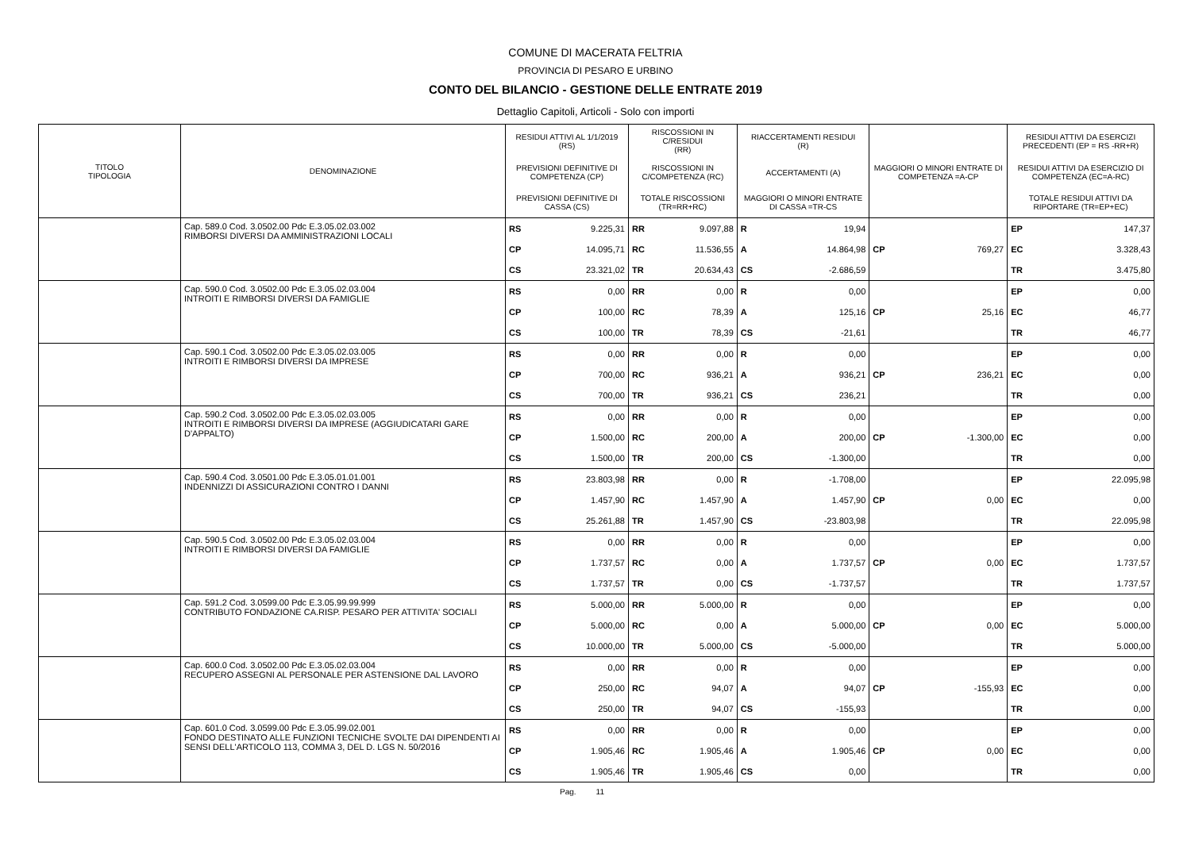COMUNE DI MACERATA FELTRIA
PROVINCIA DI PESARO E URBINO
CONTO DEL BILANCIO - GESTIONE DELLE ENTRATE 2019
Dettaglio Capitoli, Articoli - Solo con importi
| TITOLO TIPOLOGIA | DENOMINAZIONE | RESIDUI ATTIVI AL 1/1/2019 (RS) | | RISCOSSIONI IN C/RESIDUI (RR) | | RIACCERTAMENTI RESIDUI (R) | | | | RESIDUI ATTIVI DA ESERCIZI PRECEDENTI (EP = RS -RR+R) | |
| --- | --- | --- | --- | --- | --- | --- | --- | --- | --- | --- | --- |
| | | PREVISIONI DEFINITIVE DI COMPETENZA (CP) | | RISCOSSIONI IN C/COMPETENZA (RC) | | ACCERTAMENTI (A) | | MAGGIORI O MINORI ENTRATE DI COMPETENZA =A-CP | | RESIDUI ATTIVI DA ESERCIZIO DI COMPETENZA (EC=A-RC) | |
| | | PREVISIONI DEFINITIVE DI CASSA (CS) | | TOTALE RISCOSSIONI (TR=RR+RC) | | MAGGIORI O MINORI ENTRATE DI CASSA =TR-CS | | | | TOTALE RESIDUI ATTIVI DA RIPORTARE (TR=EP+EC) | |
| | Cap. 589.0 Cod. 3.0502.00 Pdc E.3.05.02.03.002 RIMBORSI DIVERSI DA AMMINISTRAZIONI LOCALI | RS | 9.225,31 | RR | 9.097,88 | R | 19,94 | | | EP | 147,37 |
| | | CP | 14.095,71 | RC | 11.536,55 | A | 14.864,98 | CP | 769,27 | EC | 3.328,43 |
| | | CS | 23.321,02 | TR | 20.634,43 | CS | -2.686,59 | | | TR | 3.475,80 |
| | Cap. 590.0 Cod. 3.0502.00 Pdc E.3.05.02.03.004 INTROITI E RIMBORSI DIVERSI DA FAMIGLIE | RS | 0,00 | RR | 0,00 | R | 0,00 | | | EP | 0,00 |
| | | CP | 100,00 | RC | 78,39 | A | 125,16 | CP | 25,16 | EC | 46,77 |
| | | CS | 100,00 | TR | 78,39 | CS | -21,61 | | | TR | 46,77 |
| | Cap. 590.1 Cod. 3.0502.00 Pdc E.3.05.02.03.005 INTROITI E RIMBORSI DIVERSI DA IMPRESE | RS | 0,00 | RR | 0,00 | R | 0,00 | | | EP | 0,00 |
| | | CP | 700,00 | RC | 936,21 | A | 936,21 | CP | 236,21 | EC | 0,00 |
| | | CS | 700,00 | TR | 936,21 | CS | 236,21 | | | TR | 0,00 |
| | Cap. 590.2 Cod. 3.0502.00 Pdc E.3.05.02.03.005 INTROITI E RIMBORSI DIVERSI DA IMPRESE (AGGIUDICATARI GARE D'APPALTO) | RS | 0,00 | RR | 0,00 | R | 0,00 | | | EP | 0,00 |
| | | CP | 1.500,00 | RC | 200,00 | A | 200,00 | CP | -1.300,00 | EC | 0,00 |
| | | CS | 1.500,00 | TR | 200,00 | CS | -1.300,00 | | | TR | 0,00 |
| | Cap. 590.4 Cod. 3.0501.00 Pdc E.3.05.01.01.001 INDENNIZZI DI ASSICURAZIONI CONTRO I DANNI | RS | 23.803,98 | RR | 0,00 | R | -1.708,00 | | | EP | 22.095,98 |
| | | CP | 1.457,90 | RC | 1.457,90 | A | 1.457,90 | CP | 0,00 | EC | 0,00 |
| | | CS | 25.261,88 | TR | 1.457,90 | CS | -23.803,98 | | | TR | 22.095,98 |
| | Cap. 590.5 Cod. 3.0502.00 Pdc E.3.05.02.03.004 INTROITI E RIMBORSI DIVERSI DA FAMIGLIE | RS | 0,00 | RR | 0,00 | R | 0,00 | | | EP | 0,00 |
| | | CP | 1.737,57 | RC | 0,00 | A | 1.737,57 | CP | 0,00 | EC | 1.737,57 |
| | | CS | 1.737,57 | TR | 0,00 | CS | -1.737,57 | | | TR | 1.737,57 |
| | Cap. 591.2 Cod. 3.0599.00 Pdc E.3.05.99.99.999 CONTRIBUTO FONDAZIONE CA.RISP. PESARO PER ATTIVITA' SOCIALI | RS | 5.000,00 | RR | 5.000,00 | R | 0,00 | | | EP | 0,00 |
| | | CP | 5.000,00 | RC | 0,00 | A | 5.000,00 | CP | 0,00 | EC | 5.000,00 |
| | | CS | 10.000,00 | TR | 5.000,00 | CS | -5.000,00 | | | TR | 5.000,00 |
| | Cap. 600.0 Cod. 3.0502.00 Pdc E.3.05.02.03.004 RECUPERO ASSEGNI AL PERSONALE PER ASTENSIONE DAL LAVORO | RS | 0,00 | RR | 0,00 | R | 0,00 | | | EP | 0,00 |
| | | CP | 250,00 | RC | 94,07 | A | 94,07 | CP | -155,93 | EC | 0,00 |
| | | CS | 250,00 | TR | 94,07 | CS | -155,93 | | | TR | 0,00 |
| | Cap. 601.0 Cod. 3.0599.00 Pdc E.3.05.99.02.001 FONDO DESTINATO ALLE FUNZIONI TECNICHE SVOLTE DAI DIPENDENTI AI SENSI DELL'ARTICOLO 113, COMMA 3, DEL D. LGS N. 50/2016 | RS | 0,00 | RR | 0,00 | R | 0,00 | | | EP | 0,00 |
| | | CP | 1.905,46 | RC | 1.905,46 | A | 1.905,46 | CP | 0,00 | EC | 0,00 |
| | | CS | 1.905,46 | TR | 1.905,46 | CS | 0,00 | | | TR | 0,00 |
Pag. 11